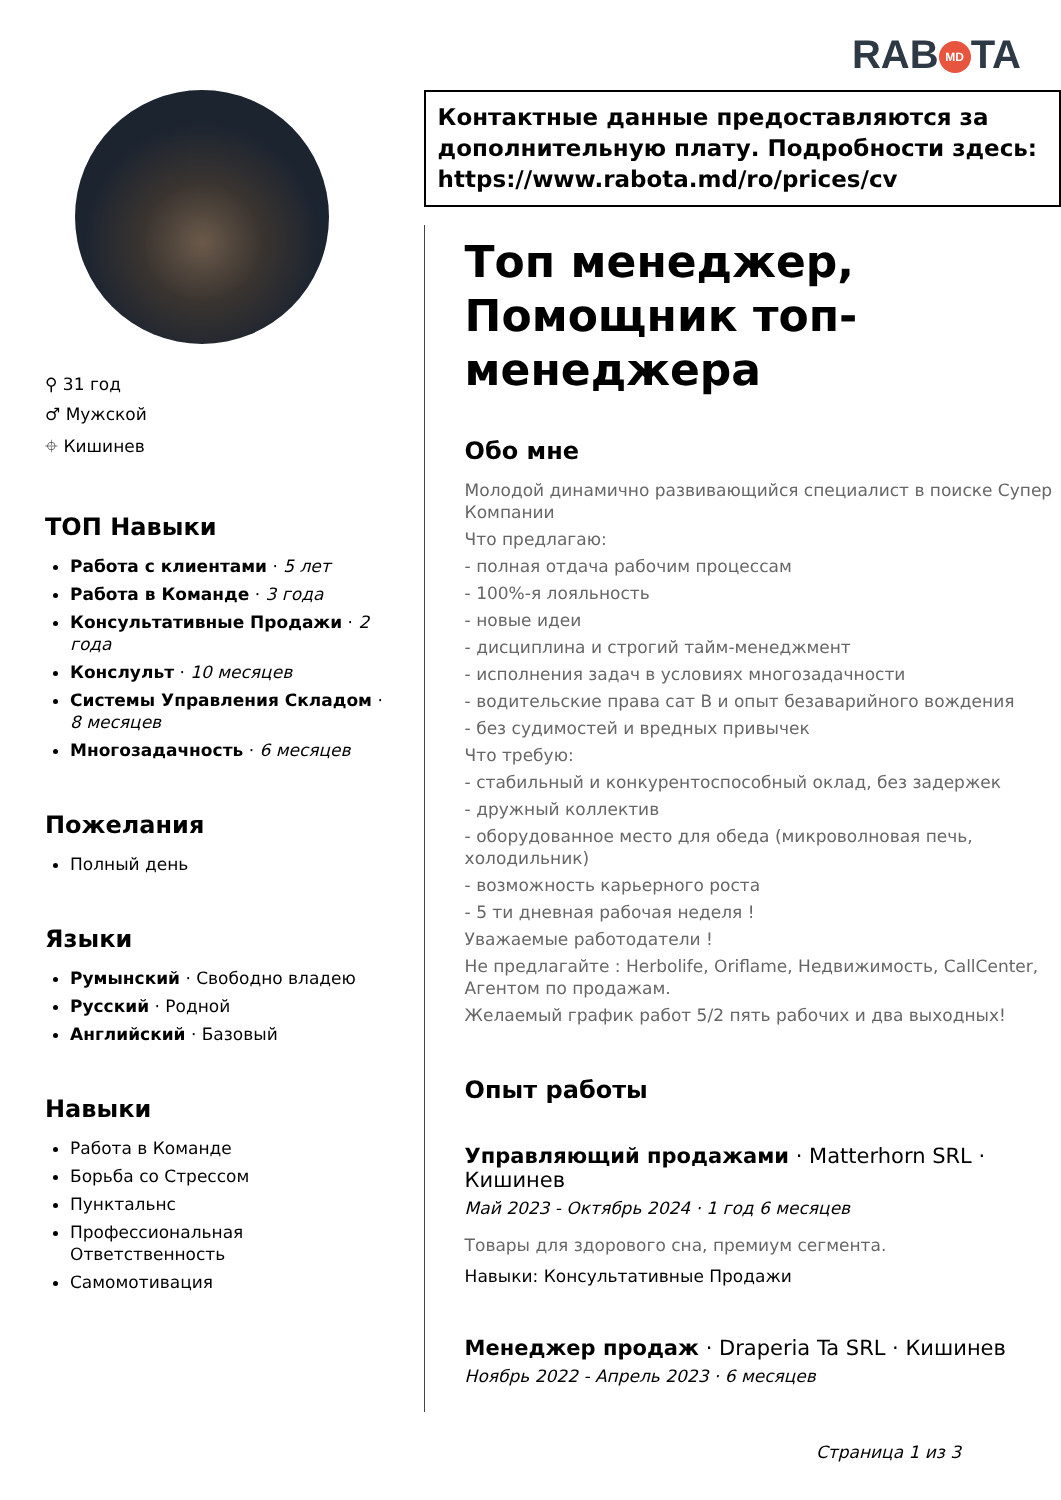RAB MD TA
⚲ 31 год
♂ Мужской
⌖ Кишинев
ТОП Навыки
Работа с клиентами · 5 лет
Работа в Команде · 3 года
Консультативные Продажи · 2 года
Конслульт · 10 месяцев
Системы Управления Складом · 8 месяцев
Многозадачность · 6 месяцев
Пожелания
Полный день
Языки
Румынский · Свободно владею
Русский · Родной
Английский · Базовый
Навыки
Работа в Команде
Борьба со Стрессом
Пунктальнс
Профессиональная Ответственность
Самомотивация
Контактные данные предоставляются за дополнительную плату. Подробности здесь: https://www.rabota.md/ro/prices/cv
Топ менеджер, Помощник топ-менеджера
Обо мне
Молодой динамично развивающийся специалист в поиске Супер Компании
Что предлагаю:
- полная отдача рабочим процессам
- 100%-я лояльность
- новые идеи
- дисциплина и строгий тайм-менеджмент
- исполнения задач в условиях многозадачности
- водительские права сат B и опыт безаварийного вождения
- без судимостей и вредных привычек
Что требую:
- стабильный и конкурентоспособный оклад, без задержек
- дружный коллектив
- оборудованное место для обеда (микроволновая печь, холодильник)
- возможность карьерного роста
- 5 ти дневная рабочая неделя !
Уважаемые работодатели !
Не предлагайте : Herbolife, Oriflame, Недвижимость, CallCenter, Агентом по продажам.
Желаемый график работ 5/2 пять рабочих и два выходных!
Опыт работы
Управляющий продажами · Matterhorn SRL · Кишинев
Май 2023 - Октябрь 2024 · 1 год 6 месяцев
Товары для здорового сна, премиум сегмента.
Навыки: Консультативные Продажи
Менеджер продаж · Draperia Ta SRL · Кишинев
Ноябрь 2022 - Апрель 2023 · 6 месяцев
Страница 1 из 3